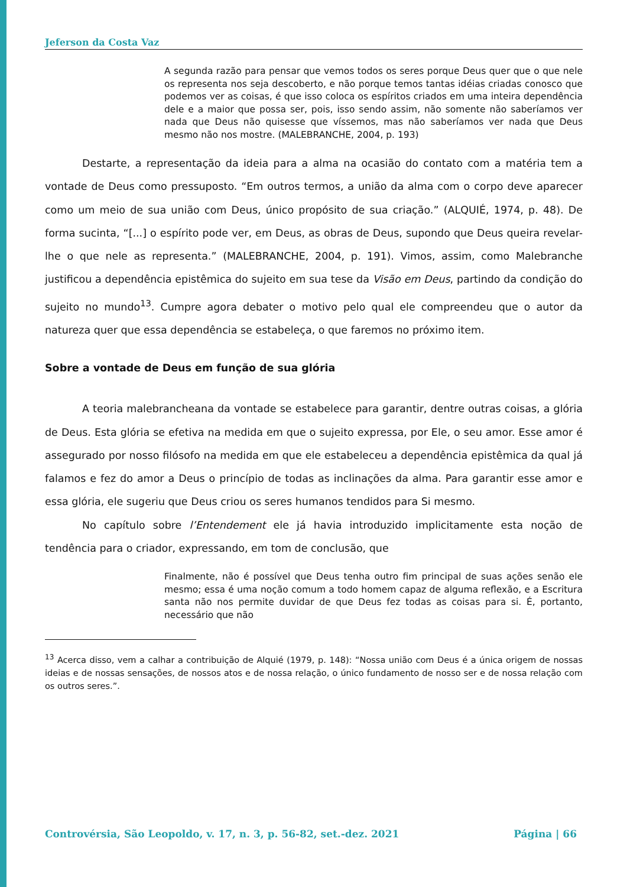Jeferson da Costa Vaz
A segunda razão para pensar que vemos todos os seres porque Deus quer que o que nele os representa nos seja descoberto, e não porque temos tantas idéias criadas conosco que podemos ver as coisas, é que isso coloca os espíritos criados em uma inteira dependência dele e a maior que possa ser, pois, isso sendo assim, não somente não saberíamos ver nada que Deus não quisesse que víssemos, mas não saberíamos ver nada que Deus mesmo não nos mostre. (MALEBRANCHE, 2004, p. 193)
Destarte, a representação da ideia para a alma na ocasião do contato com a matéria tem a vontade de Deus como pressuposto. “Em outros termos, a união da alma com o corpo deve aparecer como um meio de sua união com Deus, único propósito de sua criação.” (ALQUIÉ, 1974, p. 48). De forma sucinta, “[...] o espírito pode ver, em Deus, as obras de Deus, supondo que Deus queira revelar-lhe o que nele as representa.” (MALEBRANCHE, 2004, p. 191). Vimos, assim, como Malebranche justificou a dependência epistêmica do sujeito em sua tese da Visão em Deus, partindo da condição do sujeito no mundo<sup>13</sup>. Cumpre agora debater o motivo pelo qual ele compreendeu que o autor da natureza quer que essa dependência se estabeleça, o que faremos no próximo item.
Sobre a vontade de Deus em função de sua glória
A teoria malebrancheana da vontade se estabelece para garantir, dentre outras coisas, a glória de Deus. Esta glória se efetiva na medida em que o sujeito expressa, por Ele, o seu amor. Esse amor é assegurado por nosso filósofo na medida em que ele estabeleceu a dependência epistêmica da qual já falamos e fez do amor a Deus o princípio de todas as inclinações da alma. Para garantir esse amor e essa glória, ele sugeriu que Deus criou os seres humanos tendidos para Si mesmo.
No capítulo sobre l’Entendement ele já havia introduzido implicitamente esta noção de tendência para o criador, expressando, em tom de conclusão, que
Finalmente, não é possível que Deus tenha outro fim principal de suas ações senão ele mesmo; essa é uma noção comum a todo homem capaz de alguma reflexão, e a Escritura santa não nos permite duvidar de que Deus fez todas as coisas para si. É, portanto, necessário que não
<sup>13</sup> Acerca disso, vem a calhar a contribuição de Alquié (1979, p. 148): “Nossa união com Deus é a única origem de nossas ideias e de nossas sensações, de nossos atos e de nossa relação, o único fundamento de nosso ser e de nossa relação com os outros seres.”.
Controvérsia, São Leopoldo, v. 17, n. 3, p. 56-82, set.-dez. 2021 Página | 66